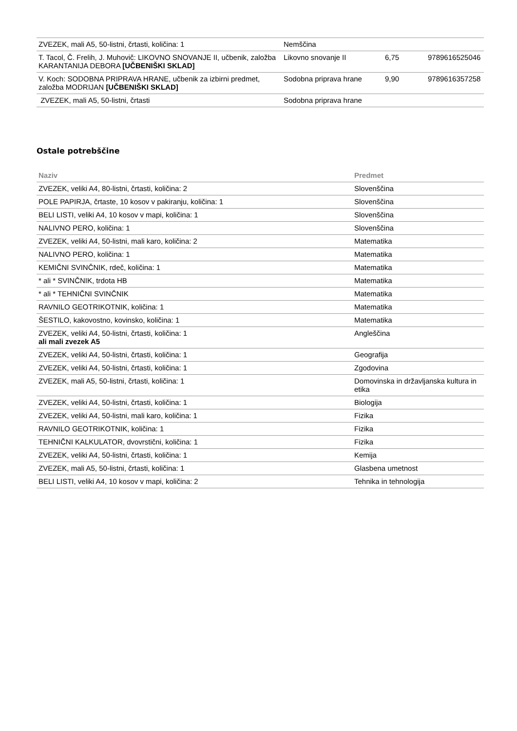| ZVEZEK, mali A5, 50-listni, črtasti, količina: 1 | Nemščina | | |
| T. Tacol, Č. Frelih, J. Muhovič: LIKOVNO SNOVANJE II, učbenik, založba KARANTANIJA DEBORA [UČBENIŠKI SKLAD] | Likovno snovanje II | 6,75 | 9789616525046 |
| V. Koch: SODOBNA PRIPRAVA HRANE, učbenik za izbirni predmet, založba MODRIJAN [UČBENIŠKI SKLAD] | Sodobna priprava hrane | 9,90 | 9789616357258 |
| ZVEZEK, mali A5, 50-listni, črtasti | Sodobna priprava hrane | | |
Ostale potrebščine
| Naziv | Predmet |
| --- | --- |
| ZVEZEK, veliki A4, 80-listni, črtasti, količina: 2 | Slovenščina |
| POLE PAPIRJA, črtaste, 10 kosov v pakiranju, količina: 1 | Slovenščina |
| BELI LISTI, veliki A4, 10 kosov v mapi, količina: 1 | Slovenščina |
| NALIVNO PERO, količina: 1 | Slovenščina |
| ZVEZEK, veliki A4, 50-listni, mali karo, količina: 2 | Matematika |
| NALIVNO PERO, količina: 1 | Matematika |
| KEMIČNI SVINČNIK, rdeč, količina: 1 | Matematika |
| * ali * SVINČNIK, trdota HB | Matematika |
| * ali * TEHNIČNI SVINČNIK | Matematika |
| RAVNILO GEOTRIKOTNIK, količina: 1 | Matematika |
| ŠESTILO, kakovostno, kovinsko, količina: 1 | Matematika |
| ZVEZEK, veliki A4, 50-listni, črtasti, količina: 1 ali mali zvezek A5 | Angleščina |
| ZVEZEK, veliki A4, 50-listni, črtasti, količina: 1 | Geografija |
| ZVEZEK, veliki A4, 50-listni, črtasti, količina: 1 | Zgodovina |
| ZVEZEK, mali A5, 50-listni, črtasti, količina: 1 | Domovinska in državljanska kultura in etika |
| ZVEZEK, veliki A4, 50-listni, črtasti, količina: 1 | Biologija |
| ZVEZEK, veliki A4, 50-listni, mali karo, količina: 1 | Fizika |
| RAVNILO GEOTRIKOTNIK, količina: 1 | Fizika |
| TEHNIČNI KALKULATOR, dvovrstični, količina: 1 | Fizika |
| ZVEZEK, veliki A4, 50-listni, črtasti, količina: 1 | Kemija |
| ZVEZEK, mali A5, 50-listni, črtasti, količina: 1 | Glasbena umetnost |
| BELI LISTI, veliki A4, 10 kosov v mapi, količina: 2 | Tehnika in tehnologija |